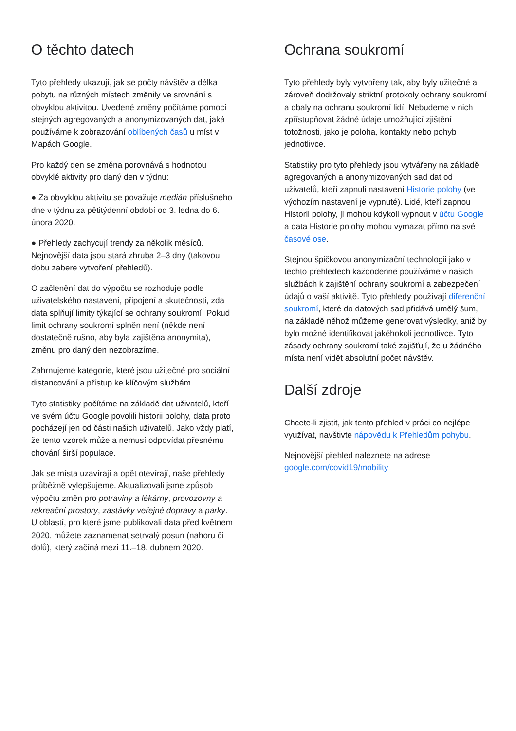O těchto datech
Tyto přehledy ukazují, jak se počty návštěv a délka pobytu na různých místech změnily ve srovnání s obvyklou aktivitou. Uvedené změny počítáme pomocí stejných agregovaných a anonymizovaných dat, jaká používáme k zobrazování oblíbených časů u míst v Mapách Google.
Pro každý den se změna porovnává s hodnotou obvyklé aktivity pro daný den v týdnu:
● Za obvyklou aktivitu se považuje medián příslušného dne v týdnu za pětitýdenní období od 3. ledna do 6. února 2020.
● Přehledy zachycují trendy za několik měsíců. Nejnovější data jsou stará zhruba 2–3 dny (takovou dobu zabere vytvoření přehledů).
O začlenění dat do výpočtu se rozhoduje podle uživatelského nastavení, připojení a skutečnosti, zda data splňují limity týkající se ochrany soukromí. Pokud limit ochrany soukromí splněn není (někde není dostatečně rušno, aby byla zajištěna anonymita), změnu pro daný den nezobrazíme.
Zahrnujeme kategorie, které jsou užitečné pro sociální distancování a přístup ke klíčovým službám.
Tyto statistiky počítáme na základě dat uživatelů, kteří ve svém účtu Google povolili historii polohy, data proto pocházejí jen od části našich uživatelů. Jako vždy platí, že tento vzorek může a nemusí odpovídat přesnému chování širší populace.
Jak se místa uzavírají a opět otevírají, naše přehledy průběžně vylepšujeme. Aktualizovali jsme způsob výpočtu změn pro potraviny a lékárny, provozovny a rekreační prostory, zastávky veřejné dopravy a parky. U oblastí, pro které jsme publikovali data před květnem 2020, můžete zaznamenat setrvalý posun (nahoru či dolů), který začíná mezi 11.–18. dubnem 2020.
Ochrana soukromí
Tyto přehledy byly vytvořeny tak, aby byly užitečné a zároveň dodržovaly striktní protokoly ochrany soukromí a dbaly na ochranu soukromí lidí. Nebudeme v nich zpřístupňovat žádné údaje umožňující zjištění totožnosti, jako je poloha, kontakty nebo pohyb jednotlivce.
Statistiky pro tyto přehledy jsou vytvářeny na základě agregovaných a anonymizovaných sad dat od uživatelů, kteří zapnuli nastavení Historie polohy (ve výchozím nastavení je vypnuté). Lidé, kteří zapnou Historii polohy, ji mohou kdykoli vypnout v účtu Google a data Historie polohy mohou vymazat přímo na své časové ose.
Stejnou špičkovou anonymizační technologii jako v těchto přehledech každodenně používáme v našich službách k zajištění ochrany soukromí a zabezpečení údajů o vaší aktivitě. Tyto přehledy používají diferenční soukromí, které do datových sad přidává umělý šum, na základě něhož můžeme generovat výsledky, aniž by bylo možné identifikovat jakéhokoli jednotlivce. Tyto zásady ochrany soukromí také zajišťují, že u žádného místa není vidět absolutní počet návštěv.
Další zdroje
Chcete-li zjistit, jak tento přehled v práci co nejlépe využívat, navštivte nápovědu k Přehledům pohybu.
Nejnovější přehled naleznete na adrese google.com/covid19/mobility